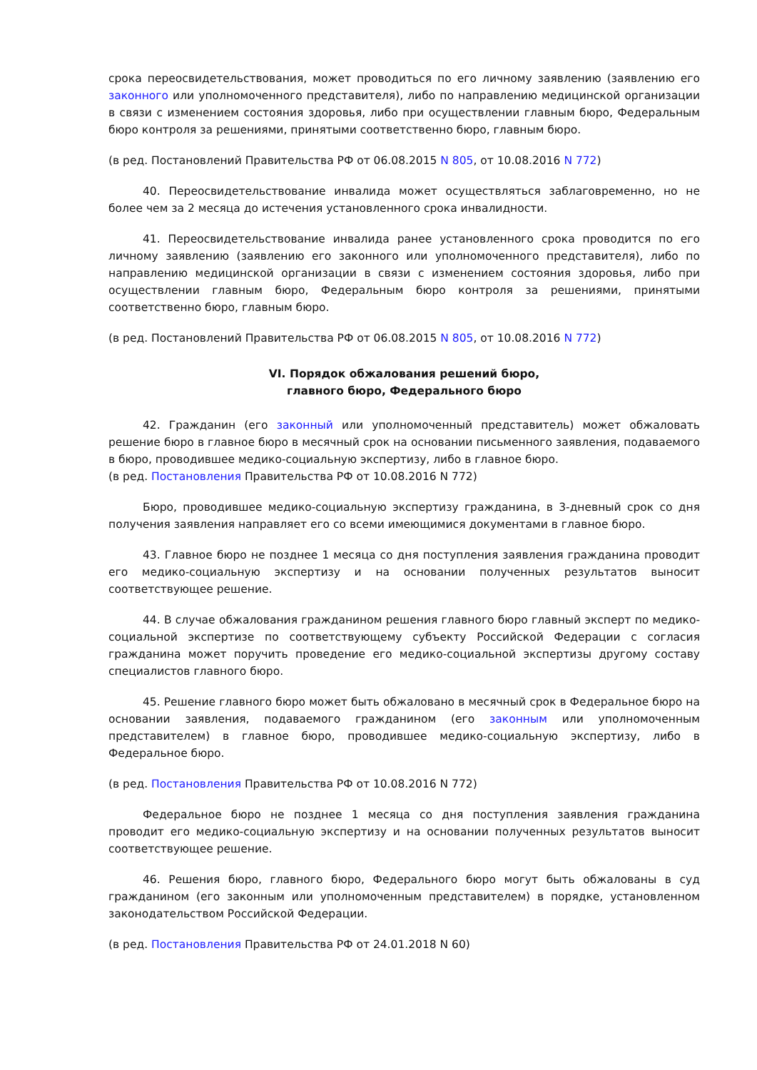срока переосвидетельствования, может проводиться по его личному заявлению (заявлению его законного или уполномоченного представителя), либо по направлению медицинской организации в связи с изменением состояния здоровья, либо при осуществлении главным бюро, Федеральным бюро контроля за решениями, принятыми соответственно бюро, главным бюро.
(в ред. Постановлений Правительства РФ от 06.08.2015 N 805, от 10.08.2016 N 772)
40. Переосвидетельствование инвалида может осуществляться заблаговременно, но не более чем за 2 месяца до истечения установленного срока инвалидности.
41. Переосвидетельствование инвалида ранее установленного срока проводится по его личному заявлению (заявлению его законного или уполномоченного представителя), либо по направлению медицинской организации в связи с изменением состояния здоровья, либо при осуществлении главным бюро, Федеральным бюро контроля за решениями, принятыми соответственно бюро, главным бюро.
(в ред. Постановлений Правительства РФ от 06.08.2015 N 805, от 10.08.2016 N 772)
VI. Порядок обжалования решений бюро,
главного бюро, Федерального бюро
42. Гражданин (его законный или уполномоченный представитель) может обжаловать решение бюро в главное бюро в месячный срок на основании письменного заявления, подаваемого в бюро, проводившее медико-социальную экспертизу, либо в главное бюро.
(в ред. Постановления Правительства РФ от 10.08.2016 N 772)
Бюро, проводившее медико-социальную экспертизу гражданина, в 3-дневный срок со дня получения заявления направляет его со всеми имеющимися документами в главное бюро.
43. Главное бюро не позднее 1 месяца со дня поступления заявления гражданина проводит его медико-социальную экспертизу и на основании полученных результатов выносит соответствующее решение.
44. В случае обжалования гражданином решения главного бюро главный эксперт по медико-социальной экспертизе по соответствующему субъекту Российской Федерации с согласия гражданина может поручить проведение его медико-социальной экспертизы другому составу специалистов главного бюро.
45. Решение главного бюро может быть обжаловано в месячный срок в Федеральное бюро на основании заявления, подаваемого гражданином (его законным или уполномоченным представителем) в главное бюро, проводившее медико-социальную экспертизу, либо в Федеральное бюро.
(в ред. Постановления Правительства РФ от 10.08.2016 N 772)
Федеральное бюро не позднее 1 месяца со дня поступления заявления гражданина проводит его медико-социальную экспертизу и на основании полученных результатов выносит соответствующее решение.
46. Решения бюро, главного бюро, Федерального бюро могут быть обжалованы в суд гражданином (его законным или уполномоченным представителем) в порядке, установленном законодательством Российской Федерации.
(в ред. Постановления Правительства РФ от 24.01.2018 N 60)